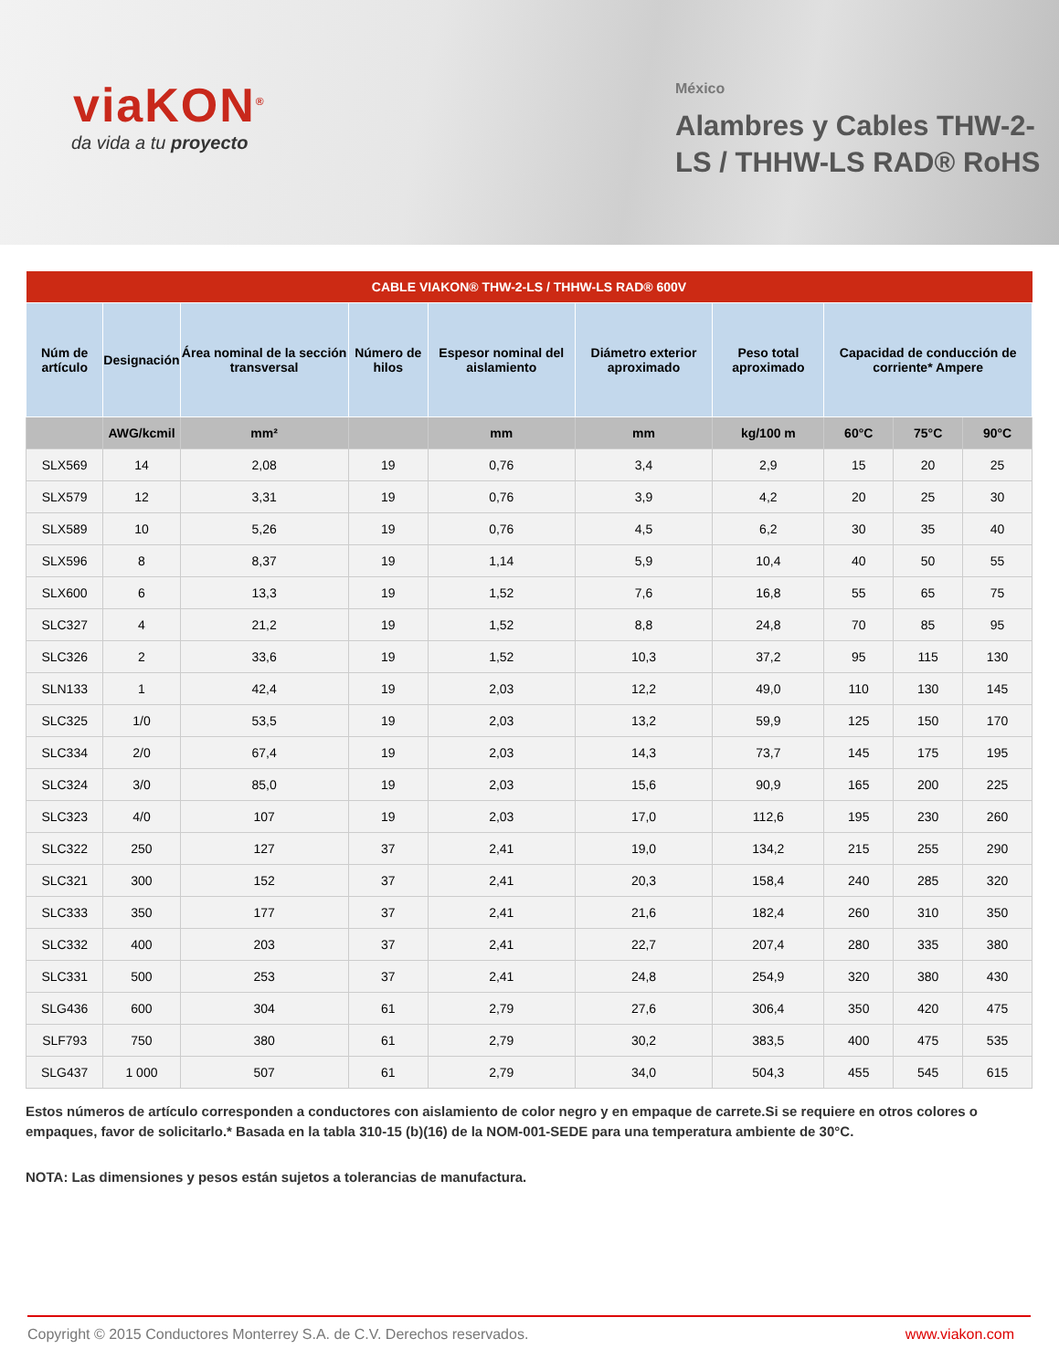viaKON<sup>®</sup>
da vida a tu proyecto
México
Alambres y Cables THW-2-LS / THHW-LS RAD® RoHS
| CABLE VIAKON® THW-2-LS / THHW-LS RAD® 600V | | | | | | | | | |
| --- | --- | --- | --- | --- | --- | --- | --- | --- | --- |
| Núm de artículo | Designación | Área nominal de la sección transversal | Número de hilos | Espesor nominal del aislamiento | Diámetro exterior aproximado | Peso total aproximado | Capacidad de conducción de corriente* Ampere | | |
| | AWG/kcmil | mm² | | mm | mm | kg/100 m | 60°C | 75°C | 90°C |
| SLX569 | 14 | 2,08 | 19 | 0,76 | 3,4 | 2,9 | 15 | 20 | 25 |
| SLX579 | 12 | 3,31 | 19 | 0,76 | 3,9 | 4,2 | 20 | 25 | 30 |
| SLX589 | 10 | 5,26 | 19 | 0,76 | 4,5 | 6,2 | 30 | 35 | 40 |
| SLX596 | 8 | 8,37 | 19 | 1,14 | 5,9 | 10,4 | 40 | 50 | 55 |
| SLX600 | 6 | 13,3 | 19 | 1,52 | 7,6 | 16,8 | 55 | 65 | 75 |
| SLC327 | 4 | 21,2 | 19 | 1,52 | 8,8 | 24,8 | 70 | 85 | 95 |
| SLC326 | 2 | 33,6 | 19 | 1,52 | 10,3 | 37,2 | 95 | 115 | 130 |
| SLN133 | 1 | 42,4 | 19 | 2,03 | 12,2 | 49,0 | 110 | 130 | 145 |
| SLC325 | 1/0 | 53,5 | 19 | 2,03 | 13,2 | 59,9 | 125 | 150 | 170 |
| SLC334 | 2/0 | 67,4 | 19 | 2,03 | 14,3 | 73,7 | 145 | 175 | 195 |
| SLC324 | 3/0 | 85,0 | 19 | 2,03 | 15,6 | 90,9 | 165 | 200 | 225 |
| SLC323 | 4/0 | 107 | 19 | 2,03 | 17,0 | 112,6 | 195 | 230 | 260 |
| SLC322 | 250 | 127 | 37 | 2,41 | 19,0 | 134,2 | 215 | 255 | 290 |
| SLC321 | 300 | 152 | 37 | 2,41 | 20,3 | 158,4 | 240 | 285 | 320 |
| SLC333 | 350 | 177 | 37 | 2,41 | 21,6 | 182,4 | 260 | 310 | 350 |
| SLC332 | 400 | 203 | 37 | 2,41 | 22,7 | 207,4 | 280 | 335 | 380 |
| SLC331 | 500 | 253 | 37 | 2,41 | 24,8 | 254,9 | 320 | 380 | 430 |
| SLG436 | 600 | 304 | 61 | 2,79 | 27,6 | 306,4 | 350 | 420 | 475 |
| SLF793 | 750 | 380 | 61 | 2,79 | 30,2 | 383,5 | 400 | 475 | 535 |
| SLG437 | 1 000 | 507 | 61 | 2,79 | 34,0 | 504,3 | 455 | 545 | 615 |
Estos números de artículo corresponden a conductores con aislamiento de color negro y en empaque de carrete.Si se requiere en otros colores o empaques, favor de solicitarlo.* Basada en la tabla 310-15 (b)(16) de la NOM-001-SEDE para una temperatura ambiente de 30°C.
NOTA: Las dimensiones y pesos están sujetos a tolerancias de manufactura.
Copyright © 2015 Conductores Monterrey S.A. de C.V. Derechos reservados. www.viakon.com